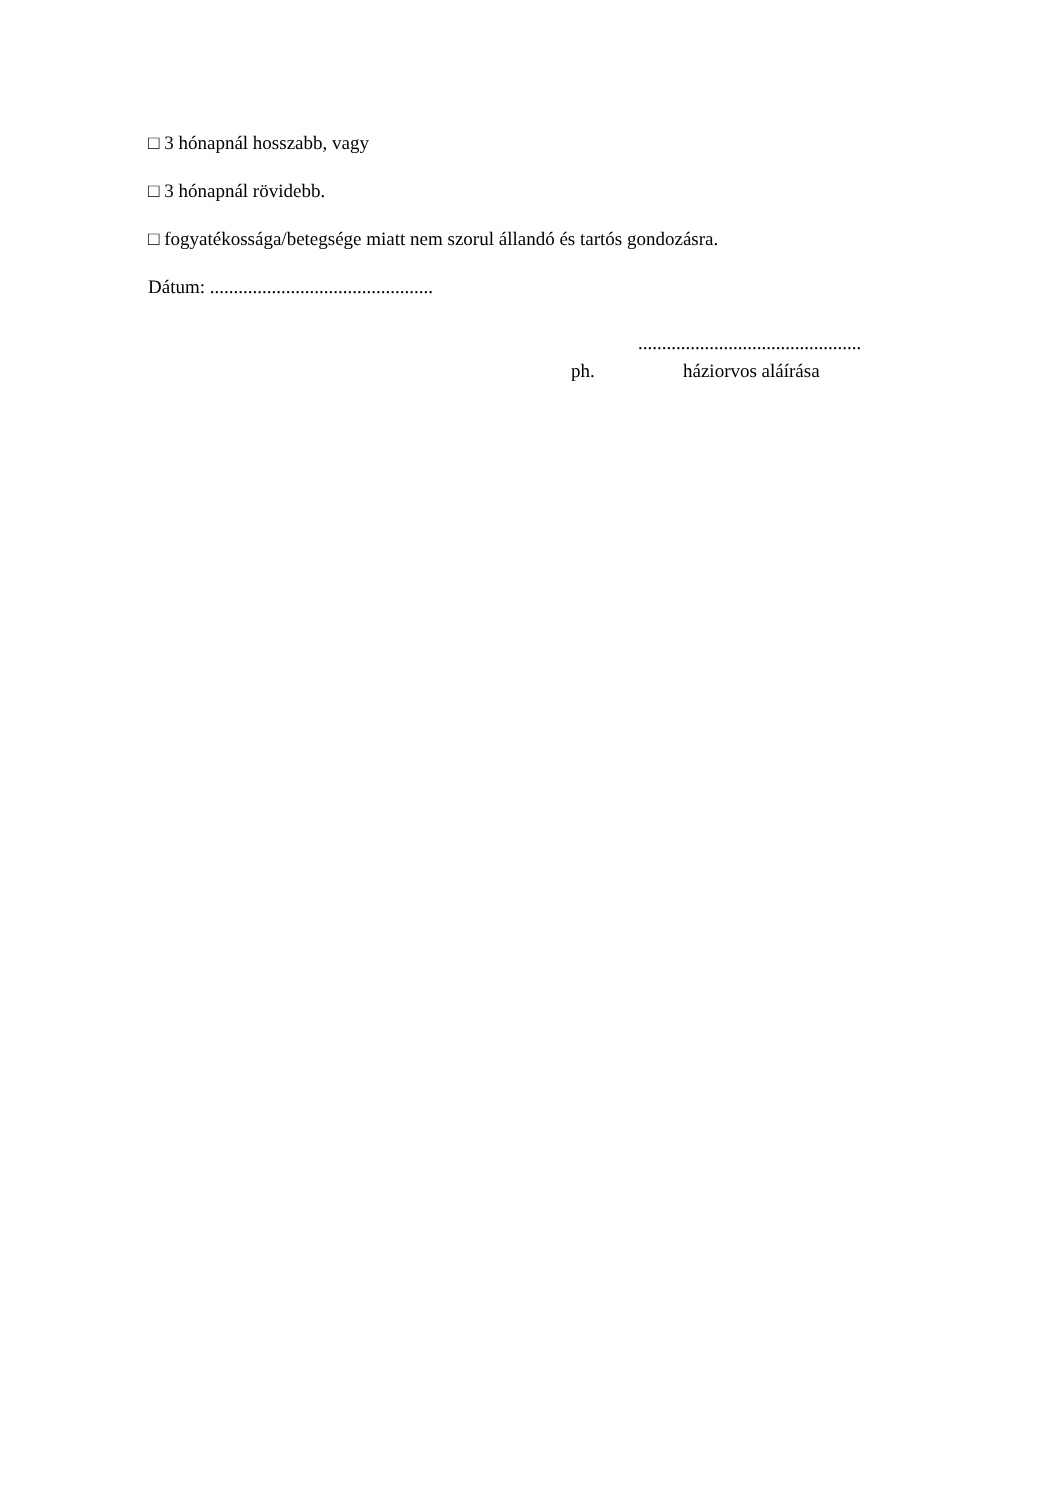□ 3 hónapnál hosszabb, vagy
□ 3 hónapnál rövidebb.
□ fogyatékossága/betegsége miatt nem szorul állandó és tartós gondozásra.
Dátum: ...............................................
...............................................
ph. háziorvos aláírása